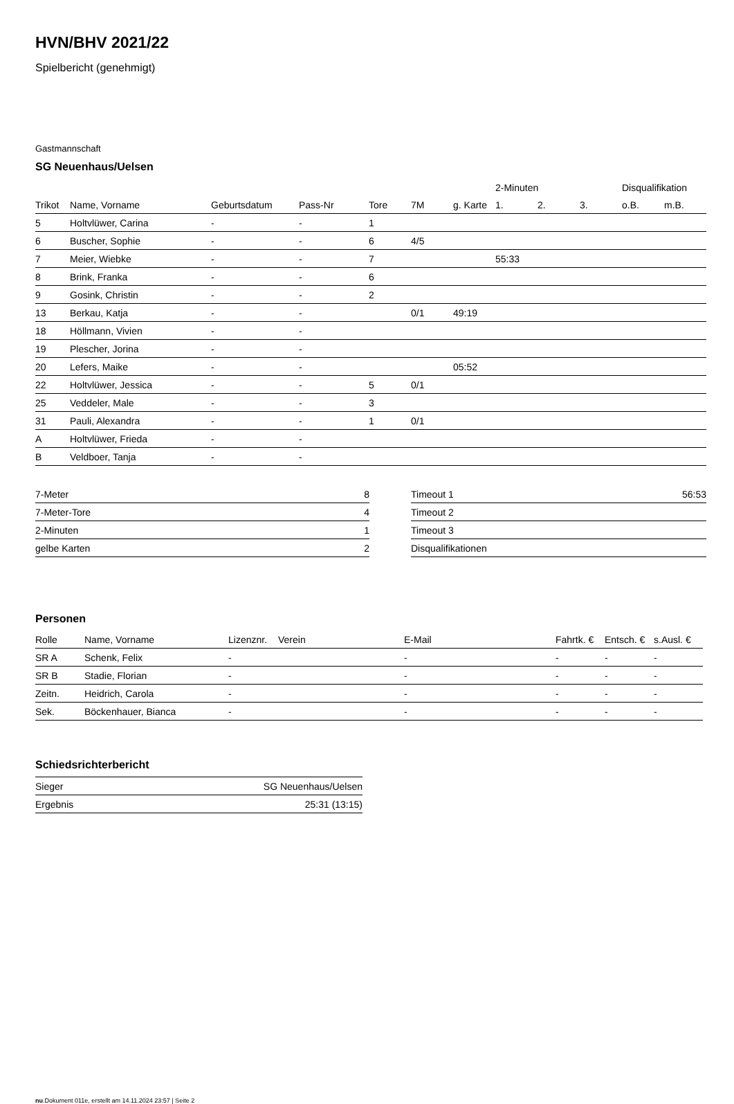HVN/BHV 2021/22
Spielbericht (genehmigt)
Gastmannschaft
SG Neuenhaus/Uelsen
| | | | | | | | 2-Minuten | | | Disqualifikation | |
| --- | --- | --- | --- | --- | --- | --- | --- | --- | --- | --- | --- |
| Trikot | Name, Vorname | Geburtsdatum | Pass-Nr | Tore | 7M | g. Karte | 1. | 2. | 3. | o.B. | m.B. |
| 5 | Holtvlüwer, Carina | - | - | 1 | | | | | | | |
| 6 | Buscher, Sophie | - | - | 6 | 4/5 | | | | | | |
| 7 | Meier, Wiebke | - | - | 7 | | | 55:33 | | | | |
| 8 | Brink, Franka | - | - | 6 | | | | | | | |
| 9 | Gosink, Christin | - | - | 2 | | | | | | | |
| 13 | Berkau, Katja | - | - | | 0/1 | 49:19 | | | | | |
| 18 | Höllmann, Vivien | - | - | | | | | | | | |
| 19 | Plescher, Jorina | - | - | | | | | | | | |
| 20 | Lefers, Maike | - | - | | | 05:52 | | | | | |
| 22 | Holtvlüwer, Jessica | - | - | 5 | 0/1 | | | | | | |
| 25 | Veddeler, Male | - | - | 3 | | | | | | | |
| 31 | Pauli, Alexandra | - | - | 1 | 0/1 | | | | | | |
| A | Holtvlüwer, Frieda | - | - | | | | | | | | |
| B | Veldboer, Tanja | - | - | | | | | | | | |
| 7-Meter | 8 |
| 7-Meter-Tore | 4 |
| 2-Minuten | 1 |
| gelbe Karten | 2 |
| Timeout 1 | 56:53 |
| Timeout 2 | |
| Timeout 3 | |
| Disqualifikationen | |
Personen
| Rolle | Name, Vorname | Lizenznr. | Verein | E-Mail | Fahrtk. € | Entsch. € | s.Ausl. € |
| --- | --- | --- | --- | --- | --- | --- | --- |
| SR A | Schenk, Felix | - | | - | - | - | - |
| SR B | Stadie, Florian | - | | - | - | - | - |
| Zeitn. | Heidrich, Carola | - | | - | - | - | - |
| Sek. | Böckenhauer, Bianca | - | | - | - | - | - |
Schiedsrichterbericht
| Sieger | SG Neuenhaus/Uelsen |
| Ergebnis | 25:31 (13:15) |
nu.Dokument 011e, erstellt am 14.11.2024 23:57 | Seite 2